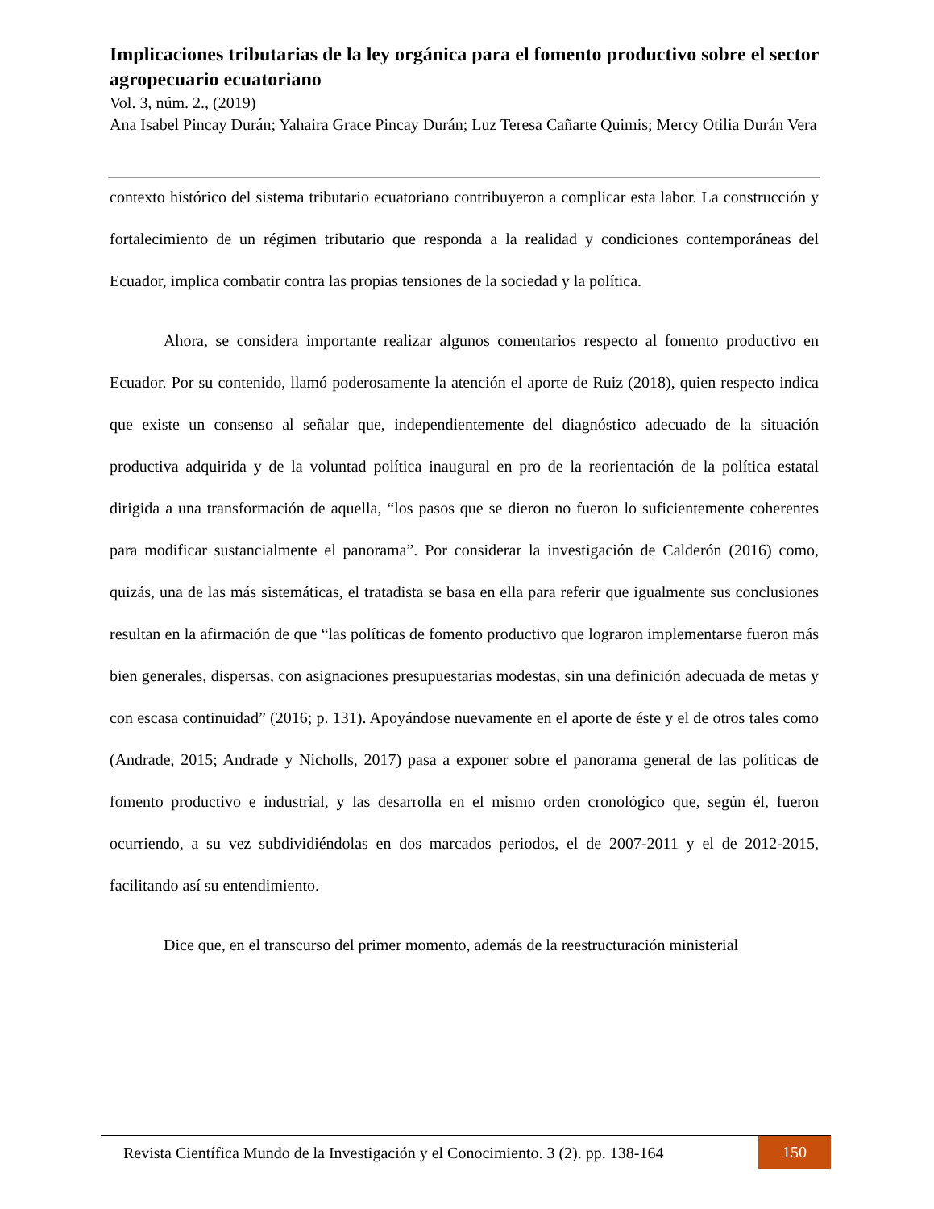Implicaciones tributarias de la ley orgánica para el fomento productivo sobre el sector agropecuario ecuatoriano
Vol. 3, núm. 2., (2019)
Ana Isabel Pincay Durán; Yahaira Grace Pincay Durán; Luz Teresa Cañarte Quimis; Mercy Otilia Durán Vera
contexto histórico del sistema tributario ecuatoriano contribuyeron a complicar esta labor. La construcción y fortalecimiento de un régimen tributario que responda a la realidad y condiciones contemporáneas del Ecuador, implica combatir contra las propias tensiones de la sociedad y la política.
Ahora, se considera importante realizar algunos comentarios respecto al fomento productivo en Ecuador. Por su contenido, llamó poderosamente la atención el aporte de Ruiz (2018), quien respecto indica que existe un consenso al señalar que, independientemente del diagnóstico adecuado de la situación productiva adquirida y de la voluntad política inaugural en pro de la reorientación de la política estatal dirigida a una transformación de aquella, “los pasos que se dieron no fueron lo suficientemente coherentes para modificar sustancialmente el panorama”. Por considerar la investigación de Calderón (2016) como, quizás, una de las más sistemáticas, el tratadista se basa en ella para referir que igualmente sus conclusiones resultan en la afirmación de que “las políticas de fomento productivo que lograron implementarse fueron más bien generales, dispersas, con asignaciones presupuestarias modestas, sin una definición adecuada de metas y con escasa continuidad” (2016; p. 131). Apoyándose nuevamente en el aporte de éste y el de otros tales como (Andrade, 2015; Andrade y Nicholls, 2017) pasa a exponer sobre el panorama general de las políticas de fomento productivo e industrial, y las desarrolla en el mismo orden cronológico que, según él, fueron ocurriendo, a su vez subdividiéndolas en dos marcados periodos, el de 2007-2011 y el de 2012-2015, facilitando así su entendimiento.
Dice que, en el transcurso del primer momento, además de la reestructuración ministerial
Revista Científica Mundo de la Investigación y el Conocimiento. 3 (2). pp. 138-164
150